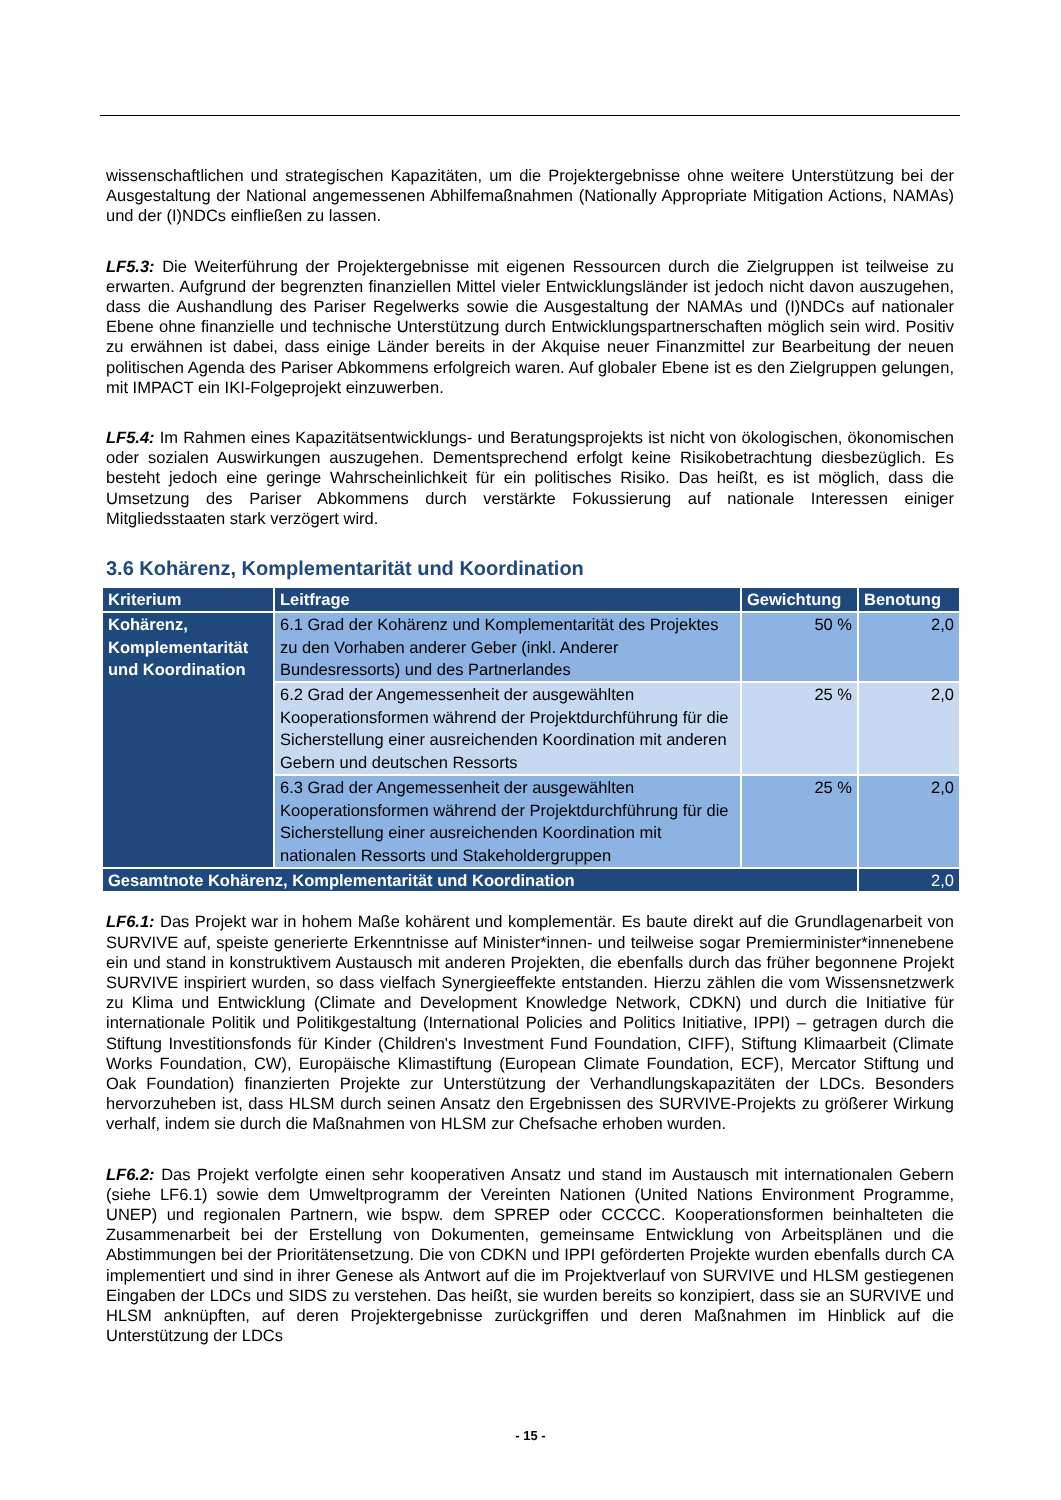wissenschaftlichen und strategischen Kapazitäten, um die Projektergebnisse ohne weitere Unterstützung bei der Ausgestaltung der National angemessenen Abhilfemaßnahmen (Nationally Appropriate Mitigation Actions, NAMAs) und der (I)NDCs einfließen zu lassen.
LF5.3: Die Weiterführung der Projektergebnisse mit eigenen Ressourcen durch die Zielgruppen ist teilweise zu erwarten. Aufgrund der begrenzten finanziellen Mittel vieler Entwicklungsländer ist jedoch nicht davon auszugehen, dass die Aushandlung des Pariser Regelwerks sowie die Ausgestaltung der NAMAs und (I)NDCs auf nationaler Ebene ohne finanzielle und technische Unterstützung durch Entwicklungspartnerschaften möglich sein wird. Positiv zu erwähnen ist dabei, dass einige Länder bereits in der Akquise neuer Finanzmittel zur Bearbeitung der neuen politischen Agenda des Pariser Abkommens erfolgreich waren. Auf globaler Ebene ist es den Zielgruppen gelungen, mit IMPACT ein IKI-Folgeprojekt einzuwerben.
LF5.4: Im Rahmen eines Kapazitätsentwicklungs- und Beratungsprojekts ist nicht von ökologischen, ökonomischen oder sozialen Auswirkungen auszugehen. Dementsprechend erfolgt keine Risikobetrachtung diesbezüglich. Es besteht jedoch eine geringe Wahrscheinlichkeit für ein politisches Risiko. Das heißt, es ist möglich, dass die Umsetzung des Pariser Abkommens durch verstärkte Fokussierung auf nationale Interessen einiger Mitgliedsstaaten stark verzögert wird.
3.6 Kohärenz, Komplementarität und Koordination
| Kriterium | Leitfrage | Gewichtung | Benotung |
| --- | --- | --- | --- |
| Kohärenz, Komplementarität und Koordination | 6.1 Grad der Kohärenz und Komplementarität des Projektes zu den Vorhaben anderer Geber (inkl. Anderer Bundesressorts) und des Partnerlandes | 50 % | 2,0 |
| | 6.2 Grad der Angemessenheit der ausgewählten Kooperationsformen während der Projektdurchführung für die Sicherstellung einer ausreichenden Koordination mit anderen Gebern und deutschen Ressorts | 25 % | 2,0 |
| | 6.3 Grad der Angemessenheit der ausgewählten Kooperationsformen während der Projektdurchführung für die Sicherstellung einer ausreichenden Koordination mit nationalen Ressorts und Stakeholdergruppen | 25 % | 2,0 |
| Gesamtnote Kohärenz, Komplementarität und Koordination | | | 2,0 |
LF6.1: Das Projekt war in hohem Maße kohärent und komplementär. Es baute direkt auf die Grundlagenarbeit von SURVIVE auf, speiste generierte Erkenntnisse auf Minister*innen- und teilweise sogar Premierminister*innenebene ein und stand in konstruktivem Austausch mit anderen Projekten, die ebenfalls durch das früher begonnene Projekt SURVIVE inspiriert wurden, so dass vielfach Synergieeffekte entstanden. Hierzu zählen die vom Wissensnetzwerk zu Klima und Entwicklung (Climate and Development Knowledge Network, CDKN) und durch die Initiative für internationale Politik und Politikgestaltung (International Policies and Politics Initiative, IPPI) – getragen durch die Stiftung Investitionsfonds für Kinder (Children's Investment Fund Foundation, CIFF), Stiftung Klimaarbeit (Climate Works Foundation, CW), Europäische Klimastiftung (European Climate Foundation, ECF), Mercator Stiftung und Oak Foundation) finanzierten Projekte zur Unterstützung der Verhandlungskapazitäten der LDCs. Besonders hervorzuheben ist, dass HLSM durch seinen Ansatz den Ergebnissen des SURVIVE-Projekts zu größerer Wirkung verhalf, indem sie durch die Maßnahmen von HLSM zur Chefsache erhoben wurden.
LF6.2: Das Projekt verfolgte einen sehr kooperativen Ansatz und stand im Austausch mit internationalen Gebern (siehe LF6.1) sowie dem Umweltprogramm der Vereinten Nationen (United Nations Environment Programme, UNEP) und regionalen Partnern, wie bspw. dem SPREP oder CCCCC. Kooperationsformen beinhalteten die Zusammenarbeit bei der Erstellung von Dokumenten, gemeinsame Entwicklung von Arbeitsplänen und die Abstimmungen bei der Prioritätensetzung. Die von CDKN und IPPI geförderten Projekte wurden ebenfalls durch CA implementiert und sind in ihrer Genese als Antwort auf die im Projektverlauf von SURVIVE und HLSM gestiegenen Eingaben der LDCs und SIDS zu verstehen. Das heißt, sie wurden bereits so konzipiert, dass sie an SURVIVE und HLSM anknüpften, auf deren Projektergebnisse zurückgriffen und deren Maßnahmen im Hinblick auf die Unterstützung der LDCs
- 15 -